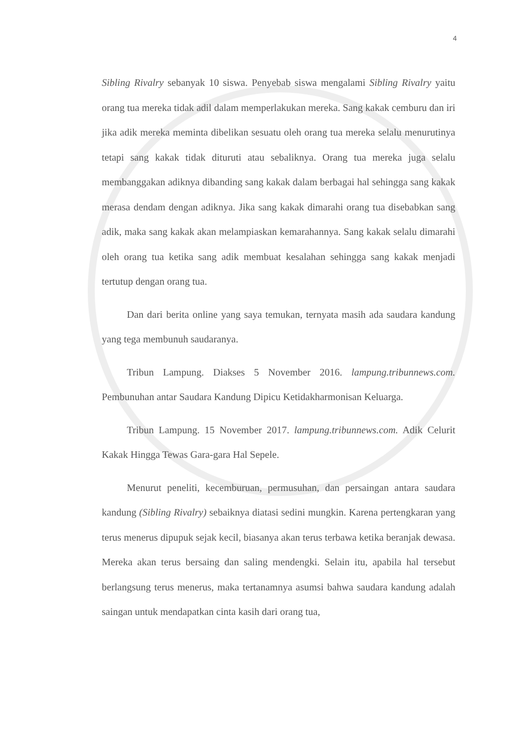4
Sibling Rivalry sebanyak 10 siswa. Penyebab siswa mengalami Sibling Rivalry yaitu orang tua mereka tidak adil dalam memperlakukan mereka. Sang kakak cemburu dan iri jika adik mereka meminta dibelikan sesuatu oleh orang tua mereka selalu menurutinya tetapi sang kakak tidak dituruti atau sebaliknya. Orang tua mereka juga selalu membanggakan adiknya dibanding sang kakak dalam berbagai hal sehingga sang kakak merasa dendam dengan adiknya. Jika sang kakak dimarahi orang tua disebabkan sang adik, maka sang kakak akan melampiaskan kemarahannya. Sang kakak selalu dimarahi oleh orang tua ketika sang adik membuat kesalahan sehingga sang kakak menjadi tertutup dengan orang tua.
Dan dari berita online yang saya temukan, ternyata masih ada saudara kandung yang tega membunuh saudaranya.
Tribun Lampung. Diakses 5 November 2016. lampung.tribunnews.com. Pembunuhan antar Saudara Kandung Dipicu Ketidakharmonisan Keluarga.
Tribun Lampung. 15 November 2017. lampung.tribunnews.com. Adik Celurit Kakak Hingga Tewas Gara-gara Hal Sepele.
Menurut peneliti, kecemburuan, permusuhan, dan persaingan antara saudara kandung (Sibling Rivalry) sebaiknya diatasi sedini mungkin. Karena pertengkaran yang terus menerus dipupuk sejak kecil, biasanya akan terus terbawa ketika beranjak dewasa. Mereka akan terus bersaing dan saling mendengki. Selain itu, apabila hal tersebut berlangsung terus menerus, maka tertanamnya asumsi bahwa saudara kandung adalah saingan untuk mendapatkan cinta kasih dari orang tua,